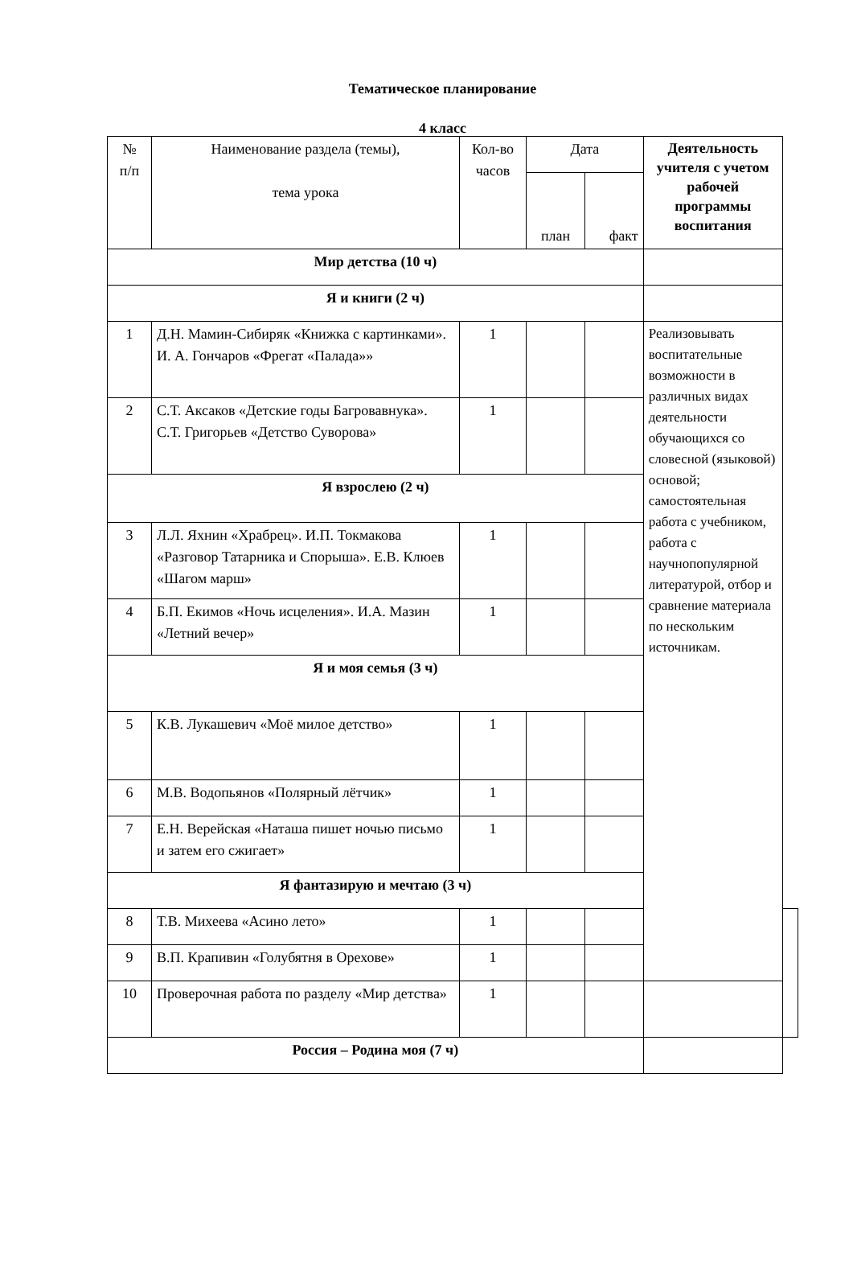Тематическое планирование
4 класс
| № п/п | Наименование раздела (темы), тема урока | Кол-во часов | Дата | | Деятельность учителя с учетом рабочей программы воспитания | |
| --- | --- | --- | --- | --- | --- | --- |
| | | | план | факт | | |
| Мир детства (10 ч) | | | | | | |
| Я и книги (2 ч) | | | | | | |
| 1 | Д.Н. Мамин-Сибиряк «Книжка с картинками». И. А. Гончаров «Фрегат «Палада»» | 1 | | | Реализовывать воспитательные возможности в различных видах деятельности обучающихся со словесной (языковой) основой; самостоятельная работа с учебником, работа с научнопопулярной литературой, отбор и сравнение материала по нескольким источникам. | |
| 2 | С.Т. Аксаков «Детские годы Багровавнука». С.Т. Григорьев «Детство Суворова» | 1 | | | | |
| Я взрослею (2 ч) | | | | | | |
| 3 | Л.Л. Яхнин «Храбрец». И.П. Токмакова «Разговор Татарника и Спорыша». Е.В. Клюев «Шагом марш» | 1 | | | | |
| 4 | Б.П. Екимов «Ночь исцеления». И.А. Мазин «Летний вечер» | 1 | | | | |
| Я и моя семья (3 ч) | | | | | | |
| 5 | К.В. Лукашевич «Моё милое детство» | 1 | | | | |
| 6 | М.В. Водопьянов «Полярный лётчик» | 1 | | | | |
| 7 | Е.Н. Верейская «Наташа пишет ночью письмо и затем его сжигает» | 1 | | | | |
| Я фантазирую и мечтаю (3 ч) | | | | | | |
| 8 | Т.В. Михеева «Асино лето» | 1 | | | | |
| 9 | В.П. Крапивин «Голубятня в Орехове» | 1 | | | | |
| 10 | Проверочная работа по разделу «Мир детства» | 1 | | | | |
| Россия – Родина моя (7 ч) | | | | | | |